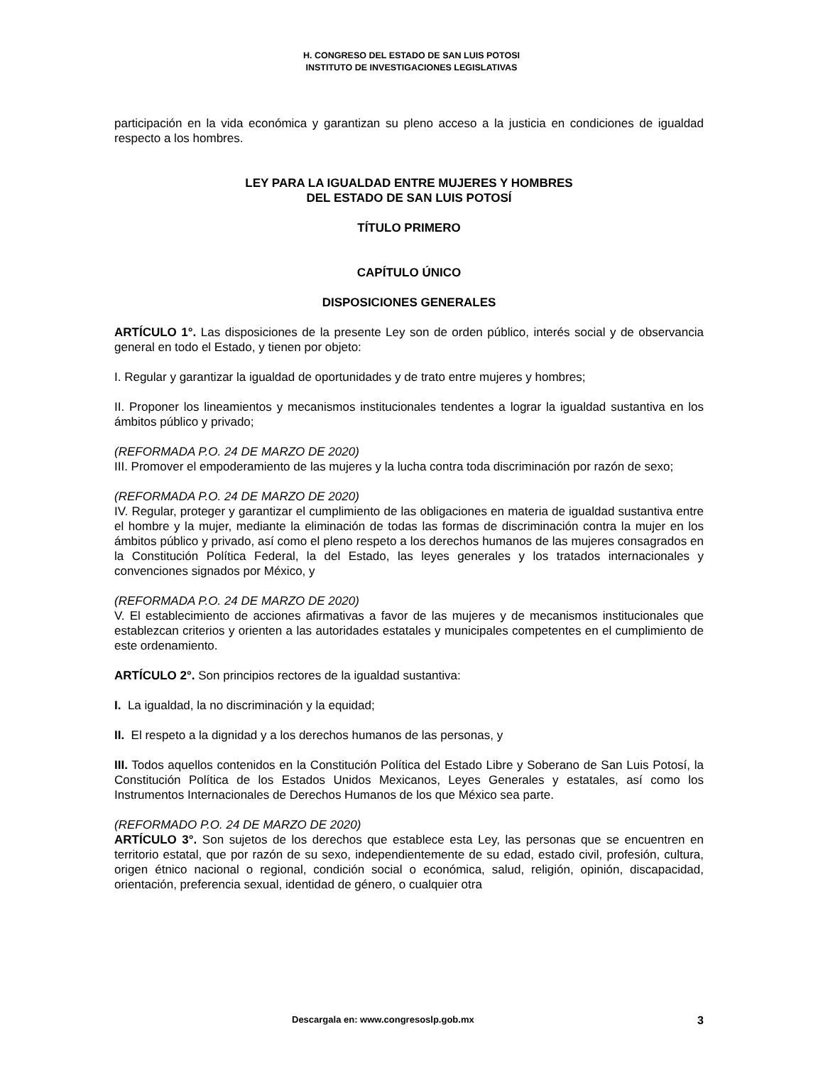H. CONGRESO DEL ESTADO DE SAN LUIS POTOSI
INSTITUTO DE INVESTIGACIONES LEGISLATIVAS
participación en la vida económica y garantizan su pleno acceso a la justicia en condiciones de igualdad respecto a los hombres.
LEY PARA LA IGUALDAD ENTRE MUJERES Y HOMBRES
DEL ESTADO DE SAN LUIS POTOSÍ
TÍTULO PRIMERO
CAPÍTULO ÚNICO
DISPOSICIONES GENERALES
ARTÍCULO 1°. Las disposiciones de la presente Ley son de orden público, interés social y de observancia general en todo el Estado, y tienen por objeto:
I. Regular y garantizar la igualdad de oportunidades y de trato entre mujeres y hombres;
II. Proponer los lineamientos y mecanismos institucionales tendentes a lograr la igualdad sustantiva en los ámbitos público y privado;
(REFORMADA P.O. 24 DE MARZO DE 2020)
III. Promover el empoderamiento de las mujeres y la lucha contra toda discriminación por razón de sexo;
(REFORMADA P.O. 24 DE MARZO DE 2020)
IV. Regular, proteger y garantizar el cumplimiento de las obligaciones en materia de igualdad sustantiva entre el hombre y la mujer, mediante la eliminación de todas las formas de discriminación contra la mujer en los ámbitos público y privado, así como el pleno respeto a los derechos humanos de las mujeres consagrados en la Constitución Política Federal, la del Estado, las leyes generales y los tratados internacionales y convenciones signados por México, y
(REFORMADA P.O. 24 DE MARZO DE 2020)
V. El establecimiento de acciones afirmativas a favor de las mujeres y de mecanismos institucionales que establezcan criterios y orienten a las autoridades estatales y municipales competentes en el cumplimiento de este ordenamiento.
ARTÍCULO 2°. Son principios rectores de la igualdad sustantiva:
I. La igualdad, la no discriminación y la equidad;
II. El respeto a la dignidad y a los derechos humanos de las personas, y
III. Todos aquellos contenidos en la Constitución Política del Estado Libre y Soberano de San Luis Potosí, la Constitución Política de los Estados Unidos Mexicanos, Leyes Generales y estatales, así como los Instrumentos Internacionales de Derechos Humanos de los que México sea parte.
(REFORMADO P.O. 24 DE MARZO DE 2020)
ARTÍCULO 3°. Son sujetos de los derechos que establece esta Ley, las personas que se encuentren en territorio estatal, que por razón de su sexo, independientemente de su edad, estado civil, profesión, cultura, origen étnico nacional o regional, condición social o económica, salud, religión, opinión, discapacidad, orientación, preferencia sexual, identidad de género, o cualquier otra
Descargala en: www.congresoslp.gob.mx 3